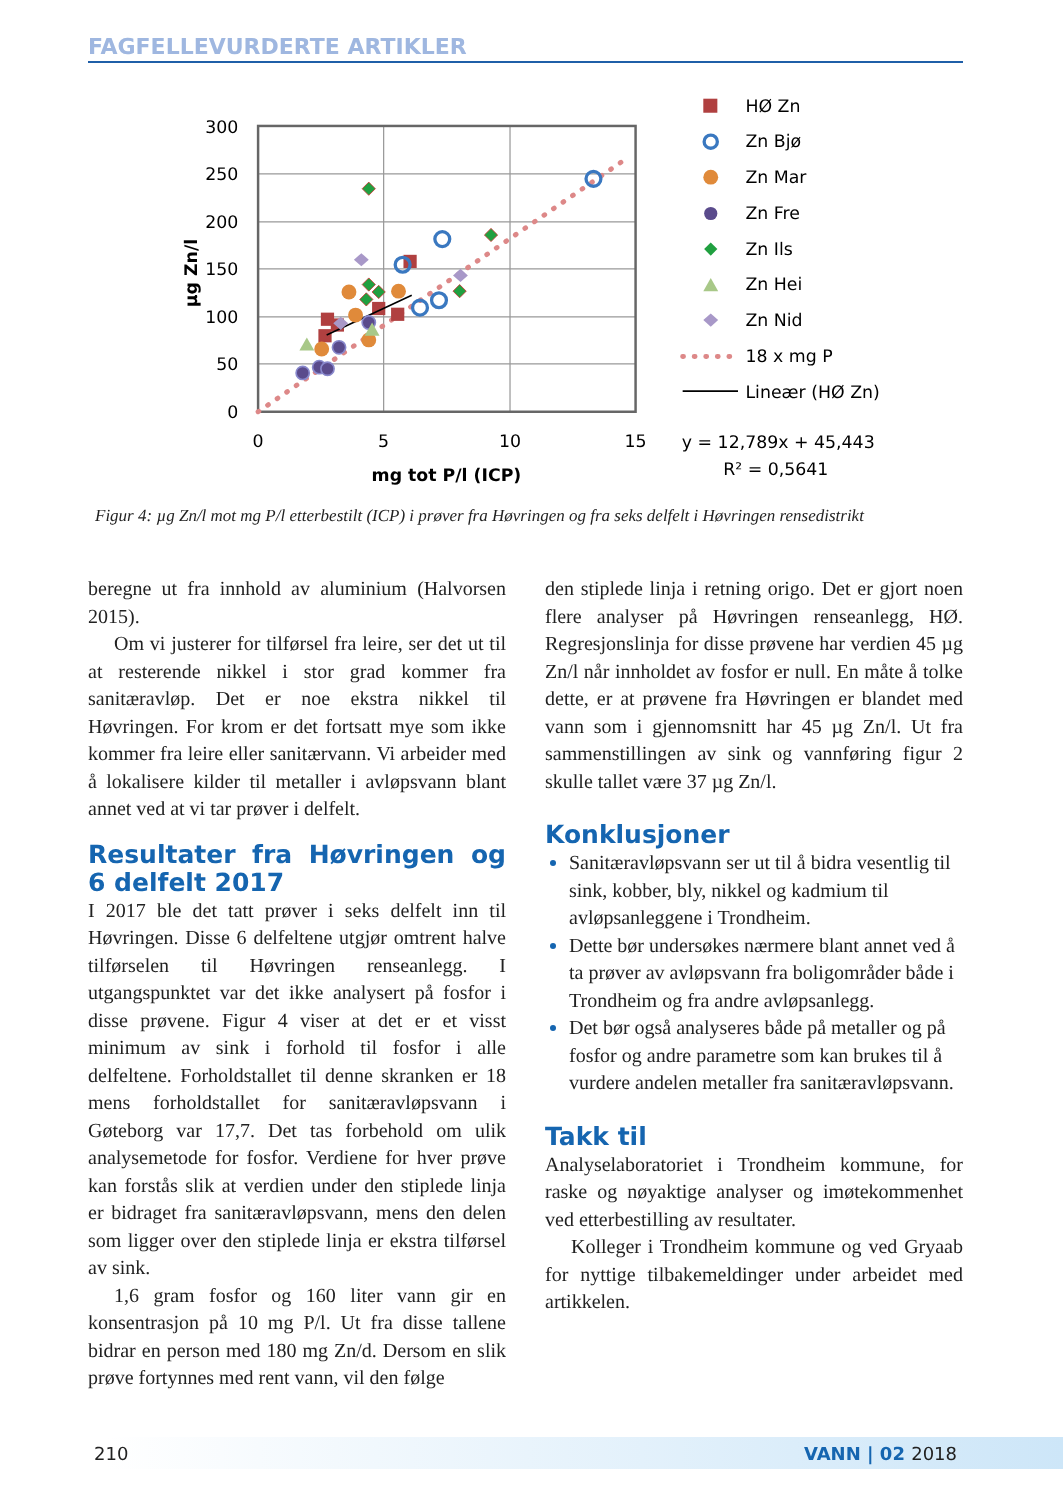FAGFELLEVURDERTE ARTIKLER
300
250
200
150
100
50
0
0
5
10
15
mg tot P/l (ICP)
µg Zn/l
HØ Zn
Zn Bjø
Zn Mar
Zn Fre
Zn Ils
Zn Hei
Zn Nid
18 x mg P
Lineær (HØ Zn)
y = 12,789x + 45,443
R² = 0,5641
Figur 4: µg Zn/l mot mg P/l etterbestilt (ICP) i prøver fra Høvringen og fra seks delfelt i Høvringen rensedistrikt
beregne ut fra innhold av aluminium (Halvorsen 2015).
Om vi justerer for tilførsel fra leire, ser det ut til at resterende nikkel i stor grad kommer fra sanitæravløp. Det er noe ekstra nikkel til Høvringen. For krom er det fortsatt mye som ikke kommer fra leire eller sanitærvann. Vi arbeider med å lokalisere kilder til metaller i avløpsvann blant annet ved at vi tar prøver i delfelt.
Resultater fra Høvringen og 6 delfelt 2017
I 2017 ble det tatt prøver i seks delfelt inn til Høvringen. Disse 6 delfeltene utgjør omtrent halve tilførselen til Høvringen renseanlegg. I utgangspunktet var det ikke analysert på fosfor i disse prøvene. Figur 4 viser at det er et visst minimum av sink i forhold til fosfor i alle delfeltene. Forholdstallet til denne skranken er 18 mens forholdstallet for sanitæravløpsvann i Gøteborg var 17,7. Det tas forbehold om ulik analysemetode for fosfor. Verdiene for hver prøve kan forstås slik at verdien under den stiplede linja er bidraget fra sanitæravløpsvann, mens den delen som ligger over den stiplede linja er ekstra tilførsel av sink.
1,6 gram fosfor og 160 liter vann gir en konsentrasjon på 10 mg P/l. Ut fra disse tallene bidrar en person med 180 mg Zn/d. Dersom en slik prøve fortynnes med rent vann, vil den følge
den stiplede linja i retning origo. Det er gjort noen flere analyser på Høvringen renseanlegg, HØ. Regresjonslinja for disse prøvene har verdien 45 µg Zn/l når innholdet av fosfor er null. En måte å tolke dette, er at prøvene fra Høvringen er blandet med vann som i gjennomsnitt har 45 µg Zn/l. Ut fra sammenstillingen av sink og vannføring figur 2 skulle tallet være 37 µg Zn/l.
Konklusjoner
Sanitæravløpsvann ser ut til å bidra vesentlig til sink, kobber, bly, nikkel og kadmium til avløpsanleggene i Trondheim.
Dette bør undersøkes nærmere blant annet ved å ta prøver av avløpsvann fra boligområder både i Trondheim og fra andre avløpsanlegg.
Det bør også analyseres både på metaller og på fosfor og andre parametre som kan brukes til å vurdere andelen metaller fra sanitæravløpsvann.
Takk til
Analyselaboratoriet i Trondheim kommune, for raske og nøyaktige analyser og imøtekommenhet ved etterbestilling av resultater.
Kolleger i Trondheim kommune og ved Gryaab for nyttige tilbakemeldinger under arbeidet med artikkelen.
210 VANN | 02 2018